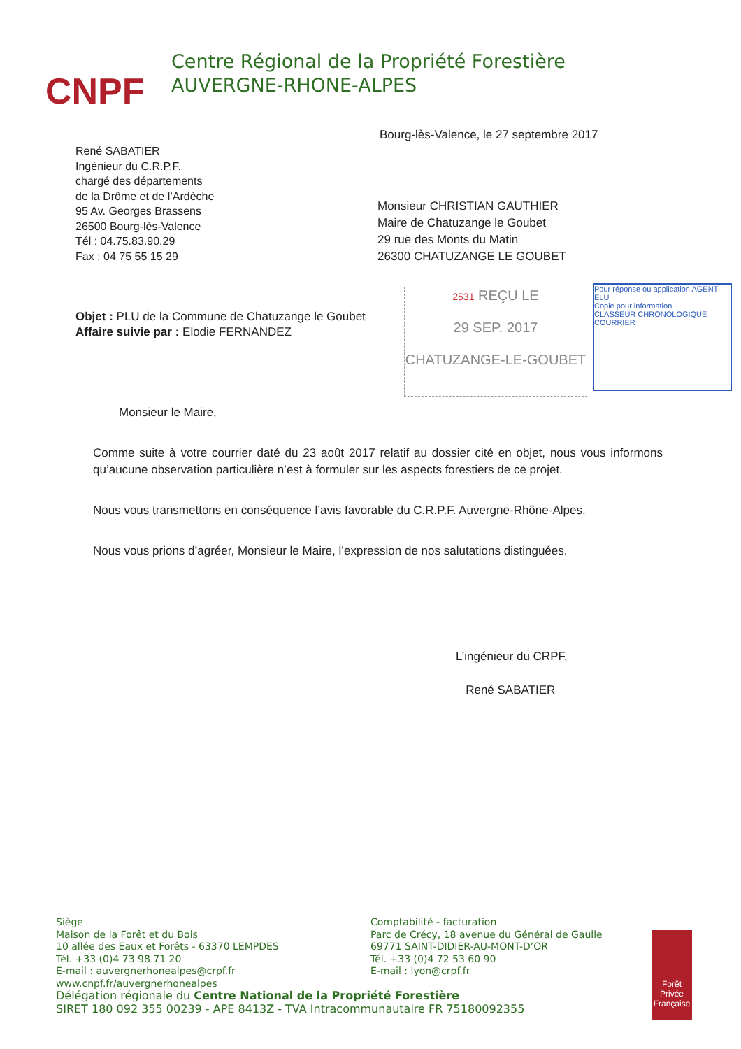CNPF
Centre Régional de la Propriété Forestière
AUVERGNE-RHONE-ALPES
Bourg-lès-Valence, le 27 septembre 2017
René SABATIER
Ingénieur du C.R.P.F.
chargé des départements
de la Drôme et de l’Ardèche
95 Av. Georges Brassens
26500 Bourg-lès-Valence
Tél : 04.75.83.90.29
Fax : 04 75 55 15 29
Monsieur CHRISTIAN GAUTHIER
Maire de Chatuzange le Goubet
29 rue des Monts du Matin
26300 CHATUZANGE LE GOUBET
Objet : PLU de la Commune de Chatuzange le Goubet
Affaire suivie par : Elodie FERNANDEZ
2531 REÇU LE
29 SEP. 2017
CHATUZANGE-LE-GOUBET
Pour réponse ou application AGENT
ELU
Copie pour information
CLASSEUR CHRONOLOGIQUE COURRIER
Monsieur le Maire,
Comme suite à votre courrier daté du 23 août 2017 relatif au dossier cité en objet, nous vous informons qu’aucune observation particulière n’est à formuler sur les aspects forestiers de ce projet.
Nous vous transmettons en conséquence l’avis favorable du C.R.P.F. Auvergne-Rhône-Alpes.
Nous vous prions d’agréer, Monsieur le Maire, l’expression de nos salutations distinguées.
L’ingénieur du CRPF,
René SABATIER
Siège
Maison de la Forêt et du Bois
10 allée des Eaux et Forêts - 63370 LEMPDES
Tél. +33 (0)4 73 98 71 20
E-mail : auvergnerhonealpes@crpf.fr
Comptabilité - facturation
Parc de Crécy, 18 avenue du Général de Gaulle
69771 SAINT-DIDIER-AU-MONT-D’OR
Tél. +33 (0)4 72 53 60 90
E-mail : lyon@crpf.fr
www.cnpf.fr/auvergnerhonealpes
Délégation régionale du Centre National de la Propriété Forestière
SIRET 180 092 355 00239 - APE 8413Z - TVA Intracommunautaire FR 75180092355
Forêt Privée Française